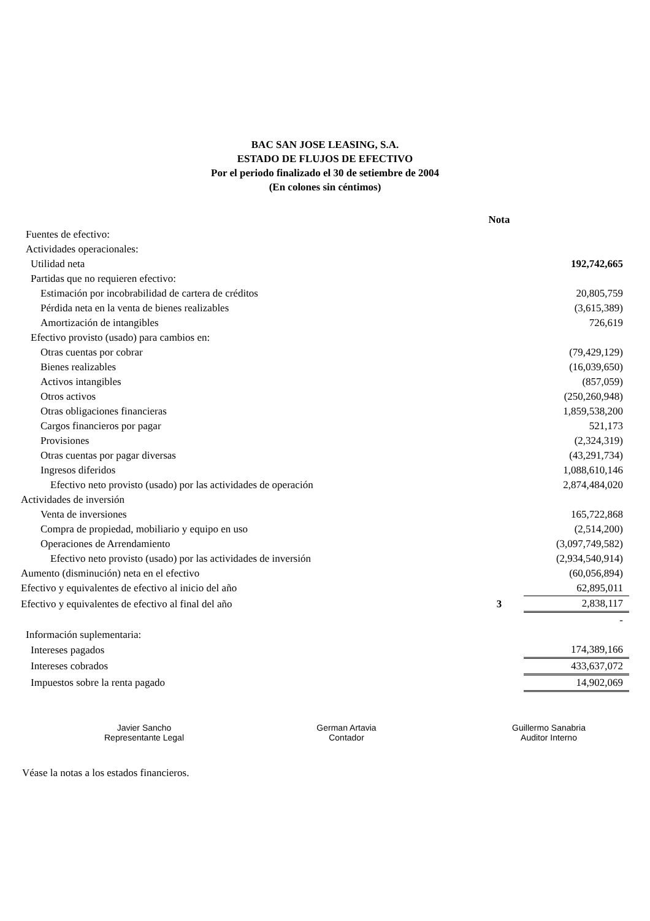BAC SAN JOSE LEASING, S.A.
ESTADO DE FLUJOS DE EFECTIVO
Por el periodo finalizado el 30 de setiembre de 2004
(En colones sin céntimos)
| | Nota | |
| Fuentes de efectivo: | | |
| Actividades operacionales: | | |
| Utilidad neta | | 192,742,665 |
| Partidas que no requieren efectivo: | | |
| Estimación por incobrabilidad de cartera de créditos | | 20,805,759 |
| Pérdida neta en la venta de bienes realizables | | (3,615,389) |
| Amortización de intangibles | | 726,619 |
| Efectivo provisto (usado) para cambios en: | | |
| Otras cuentas por cobrar | | (79,429,129) |
| Bienes realizables | | (16,039,650) |
| Activos intangibles | | (857,059) |
| Otros activos | | (250,260,948) |
| Otras obligaciones financieras | | 1,859,538,200 |
| Cargos financieros por pagar | | 521,173 |
| Provisiones | | (2,324,319) |
| Otras cuentas por pagar diversas | | (43,291,734) |
| Ingresos diferidos | | 1,088,610,146 |
| Efectivo neto provisto (usado) por las actividades de operación | | 2,874,484,020 |
| Actividades de inversión | | |
| Venta de inversiones | | 165,722,868 |
| Compra de propiedad, mobiliario y equipo en uso | | (2,514,200) |
| Operaciones de Arrendamiento | | (3,097,749,582) |
| Efectivo neto provisto (usado) por las actividades de inversión | | (2,934,540,914) |
| Aumento (disminución) neta en el efectivo | | (60,056,894) |
| Efectivo y equivalentes de efectivo al inicio del año | | 62,895,011 |
| Efectivo y equivalentes de efectivo al final del año | 3 | 2,838,117 |
| | | - |
| Información suplementaria: | | |
| Intereses pagados | | 174,389,166 |
| Intereses cobrados | | 433,637,072 |
| Impuestos sobre la renta pagado | | 14,902,069 |
Javier Sancho
Representante Legal
German Artavia
Contador
Guillermo Sanabria
Auditor Interno
Véase la notas a los estados financieros.